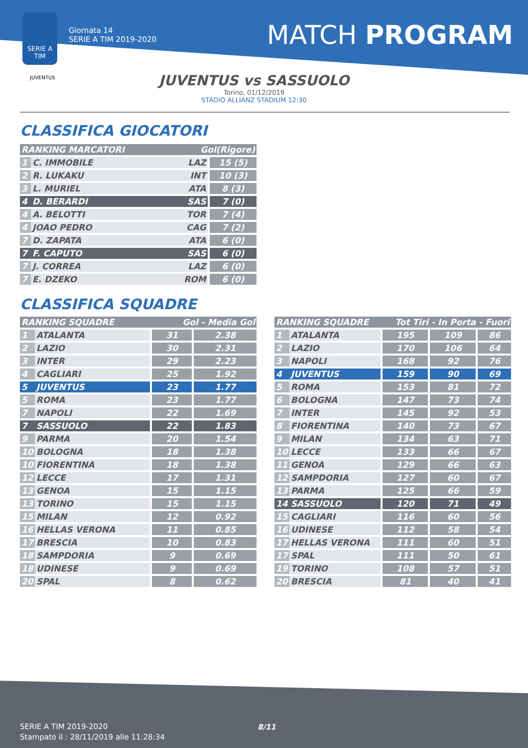SERIE A
TIM
Giornata 14
SERIE A TIM 2019-2020
MATCH PROGRAM
JUVENTUS
JUVENTUS vs SASSUOLO
Torino, 01/12/2019
STADIO ALLIANZ STADIUM 12:30
CLASSIFICA GIOCATORI
| RANKING MARCATORI | | Gol(Rigore) | |
| --- | --- | --- | --- |
| 1 | C. IMMOBILE | LAZ | 15 (5) |
| 2 | R. LUKAKU | INT | 10 (3) |
| 3 | L. MURIEL | ATA | 8 (3) |
| 4 | D. BERARDI | SAS | 7 (0) |
| 4 | A. BELOTTI | TOR | 7 (4) |
| 4 | JOAO PEDRO | CAG | 7 (2) |
| 7 | D. ZAPATA | ATA | 6 (0) |
| 7 | F. CAPUTO | SAS | 6 (0) |
| 7 | J. CORREA | LAZ | 6 (0) |
| 7 | E. DZEKO | ROM | 6 (0) |
CLASSIFICA SQUADRE
| RANKING SQUADRE | | Gol - Media Gol | |
| --- | --- | --- | --- |
| 1 | ATALANTA | 31 | 2.38 |
| 2 | LAZIO | 30 | 2.31 |
| 3 | INTER | 29 | 2.23 |
| 4 | CAGLIARI | 25 | 1.92 |
| 5 | JUVENTUS | 23 | 1.77 |
| 5 | ROMA | 23 | 1.77 |
| 7 | NAPOLI | 22 | 1.69 |
| 7 | SASSUOLO | 22 | 1.83 |
| 9 | PARMA | 20 | 1.54 |
| 10 | BOLOGNA | 18 | 1.38 |
| 10 | FIORENTINA | 18 | 1.38 |
| 12 | LECCE | 17 | 1.31 |
| 13 | GENOA | 15 | 1.15 |
| 13 | TORINO | 15 | 1.15 |
| 15 | MILAN | 12 | 0.92 |
| 16 | HELLAS VERONA | 11 | 0.85 |
| 17 | BRESCIA | 10 | 0.83 |
| 18 | SAMPDORIA | 9 | 0.69 |
| 18 | UDINESE | 9 | 0.69 |
| 20 | SPAL | 8 | 0.62 |
| RANKING SQUADRE | | Tot Tiri - In Porta - Fuori | | |
| --- | --- | --- | --- | --- |
| 1 | ATALANTA | 195 | 109 | 86 |
| 2 | LAZIO | 170 | 106 | 64 |
| 3 | NAPOLI | 168 | 92 | 76 |
| 4 | JUVENTUS | 159 | 90 | 69 |
| 5 | ROMA | 153 | 81 | 72 |
| 6 | BOLOGNA | 147 | 73 | 74 |
| 7 | INTER | 145 | 92 | 53 |
| 8 | FIORENTINA | 140 | 73 | 67 |
| 9 | MILAN | 134 | 63 | 71 |
| 10 | LECCE | 133 | 66 | 67 |
| 11 | GENOA | 129 | 66 | 63 |
| 12 | SAMPDORIA | 127 | 60 | 67 |
| 13 | PARMA | 125 | 66 | 59 |
| 14 | SASSUOLO | 120 | 71 | 49 |
| 15 | CAGLIARI | 116 | 60 | 56 |
| 16 | UDINESE | 112 | 58 | 54 |
| 17 | HELLAS VERONA | 111 | 60 | 51 |
| 17 | SPAL | 111 | 50 | 61 |
| 19 | TORINO | 108 | 57 | 51 |
| 20 | BRESCIA | 81 | 40 | 41 |
SERIE A TIM 2019-2020
Stampato il : 28/11/2019 alle 11:28:34
8/11